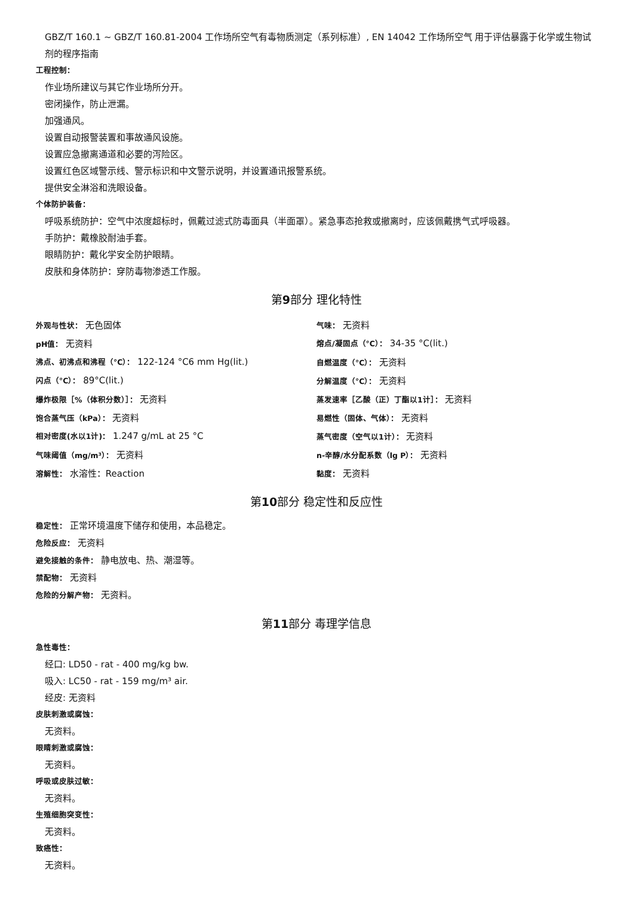GBZ/T 160.1 ~ GBZ/T 160.81-2004 工作场所空气有毒物质测定（系列标准）, EN 14042 工作场所空气 用于评估暴露于化学或生物试剂的程序指南
工程控制：
作业场所建议与其它作业场所分开。
密闭操作，防止泄漏。
加强通风。
设置自动报警装置和事故通风设施。
设置应急撤离通道和必要的泻险区。
设置红色区域警示线、警示标识和中文警示说明，并设置通讯报警系统。
提供安全淋浴和洗眼设备。
个体防护装备：
呼吸系统防护：空气中浓度超标时，佩戴过滤式防毒面具（半面罩）。紧急事态抢救或撤离时，应该佩戴携气式呼吸器。
手防护：戴橡胶耐油手套。
眼睛防护：戴化学安全防护眼睛。
皮肤和身体防护：穿防毒物渗透工作服。
第9部分 理化特性
| 外观与性状： 无色固体 | 气味： 无资料 |
| pH值： 无资料 | 熔点/凝固点（°C）： 34-35 °C(lit.) |
| 沸点、初沸点和沸程（°C）： 122-124 °C6 mm Hg(lit.) | 自燃温度（°C）： 无资料 |
| 闪点（°C）： 89°C(lit.) | 分解温度（°C）： 无资料 |
| 爆炸极限［%（体积分数）］： 无资料 | 蒸发速率［乙酸（正）丁酯以1计］： 无资料 |
| 饱合蒸气压（kPa）： 无资料 | 易燃性（固体、气体）： 无资料 |
| 相对密度(水以1计)： 1.247 g/mL at 25 °C | 蒸气密度（空气以1计）： 无资料 |
| 气味阈值（mg/m³）： 无资料 | n-辛醇/水分配系数（lg P）： 无资料 |
| 溶解性： 水溶性：Reaction | 黏度： 无资料 |
第10部分 稳定性和反应性
稳定性： 正常环境温度下储存和使用，本品稳定。
危险反应： 无资料
避免接触的条件： 静电放电、热、潮湿等。
禁配物： 无资料
危险的分解产物： 无资料。
第11部分 毒理学信息
急性毒性：
经口: LD50 - rat - 400 mg/kg bw.
吸入: LC50 - rat - 159 mg/m³ air.
经皮: 无资料
皮肤刺激或腐蚀：
无资料。
眼睛刺激或腐蚀：
无资料。
呼吸或皮肤过敏：
无资料。
生殖细胞突变性：
无资料。
致癌性：
无资料。